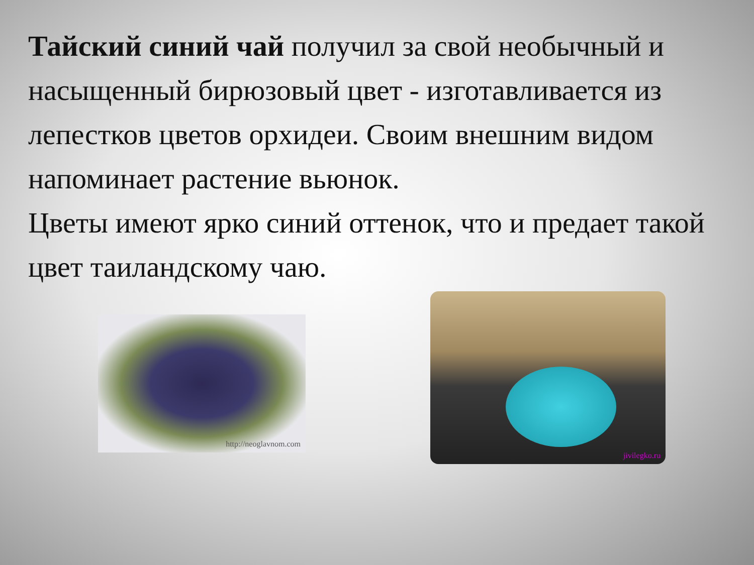Тайский синий чай получил за свой необычный и насыщенный бирюзовый цвет - изготавливается из лепестков цветов орхидеи. Своим внешним видом напоминает растение вьюнок.
Цветы имеют ярко синий оттенок, что и предает такой цвет таиландскому чаю.
http://neoglavnom.com
jivilegko.ru